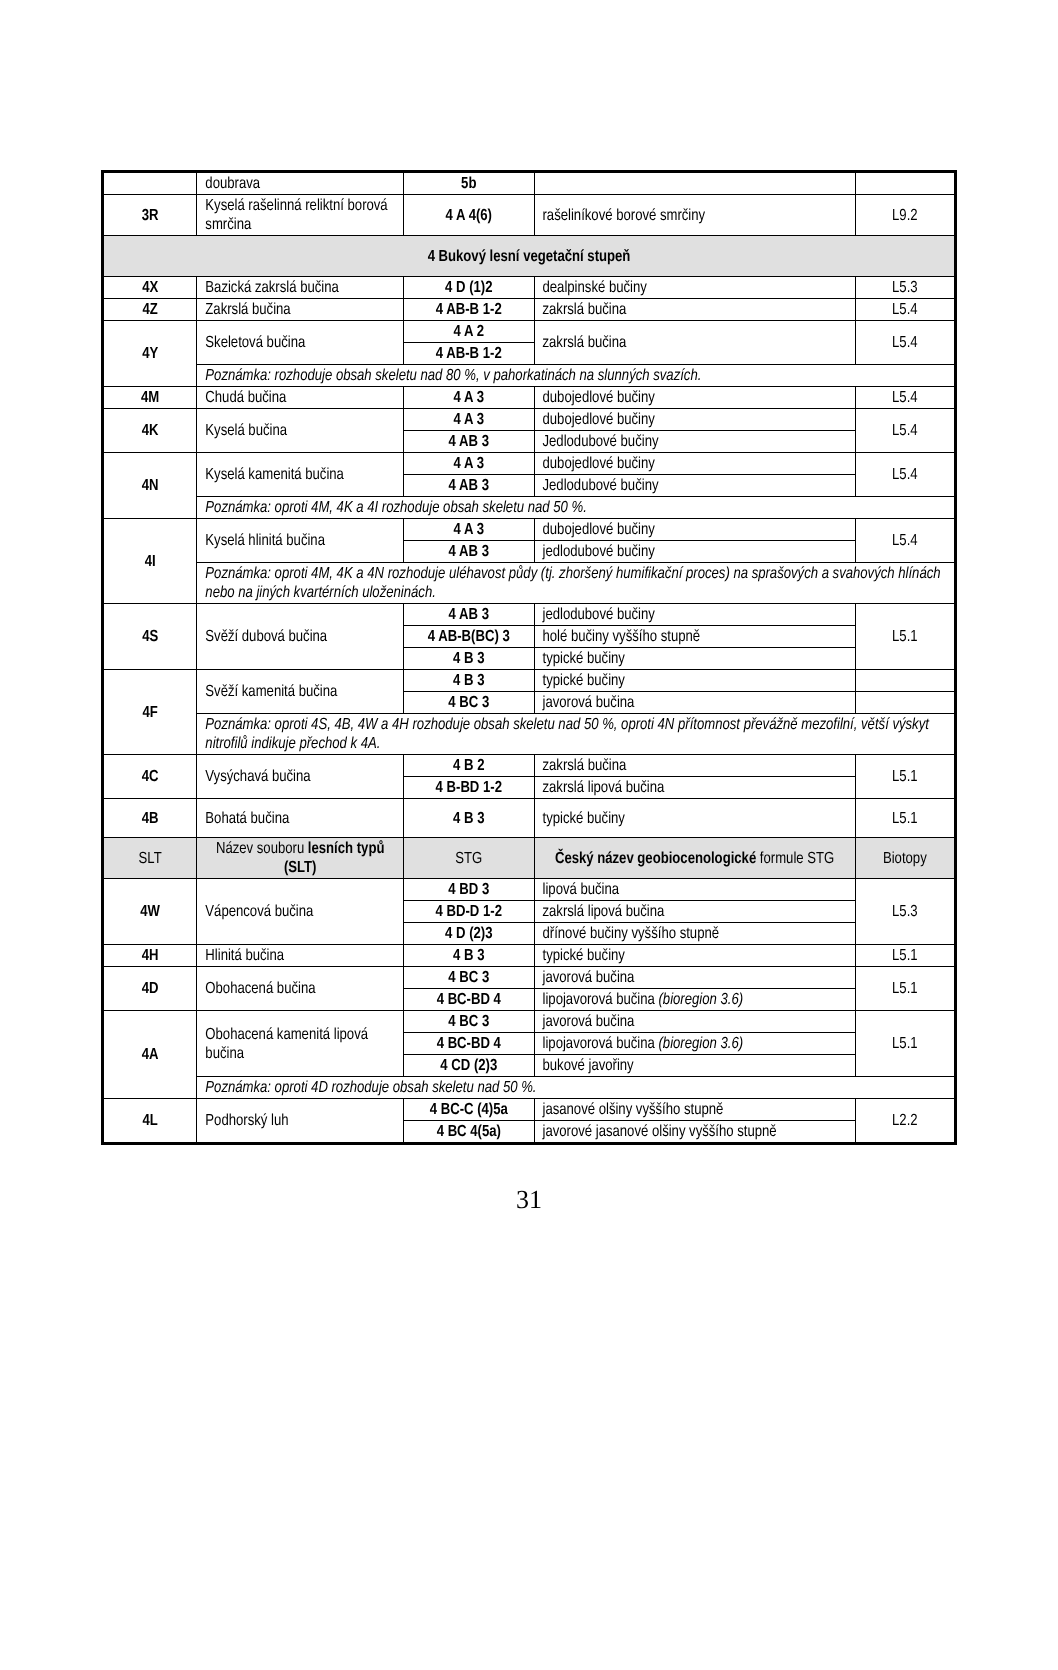| | doubrava | 5b | | |
| 3R | Kyselá rašelinná reliktní borová smrčina | 4 A 4(6) | rašeliníkové borové smrčiny | L9.2 |
| 4 Bukový lesní vegetační stupeň | | | | |
| 4X | Bazická zakrslá bučina | 4 D (1)2 | dealpinské bučiny | L5.3 |
| 4Z | Zakrslá bučina | 4 AB-B 1-2 | zakrslá bučina | L5.4 |
| 4Y | Skeletová bučina | 4 A 2 | zakrslá bučina | L5.4 |
| | | 4 AB-B 1-2 | | |
| | Poznámka: rozhoduje obsah skeletu nad 80 %, v pahorkatinách na slunných svazích. | | | |
| 4M | Chudá bučina | 4 A 3 | dubojedlové bučiny | L5.4 |
| 4K | Kyselá bučina | 4 A 3 | dubojedlové bučiny | L5.4 |
| | | 4 AB 3 | Jedlodubové bučiny | |
| 4N | Kyselá kamenitá bučina | 4 A 3 | dubojedlové bučiny | L5.4 |
| | | 4 AB 3 | Jedlodubové bučiny | |
| | Poznámka: oproti 4M, 4K a 4I rozhoduje obsah skeletu nad 50 %. | | | |
| 4I | Kyselá hlinitá bučina | 4 A 3 | dubojedlové bučiny | L5.4 |
| | | 4 AB 3 | jedlodubové bučiny | |
| | Poznámka: oproti 4M, 4K a 4N rozhoduje uléhavost půdy (tj. zhoršený humifikační proces) na sprašových a svahových hlínách nebo na jiných kvartérních uloženinách. | | | |
| 4S | Svěží dubová bučina | 4 AB 3 | jedlodubové bučiny | L5.1 |
| | | 4 AB-B(BC) 3 | holé bučiny vyššího stupně | |
| | | 4 B 3 | typické bučiny | |
| 4F | Svěží kamenitá bučina | 4 B 3 | typické bučiny | |
| | | 4 BC 3 | javorová bučina | |
| | Poznámka: oproti 4S, 4B, 4W a 4H rozhoduje obsah skeletu nad 50 %, oproti 4N přítomnost převážně mezofilní, větší výskyt nitrofilů indikuje přechod k 4A. | | | |
| 4C | Vysýchavá bučina | 4 B 2 | zakrslá bučina | L5.1 |
| | | 4 B-BD 1-2 | zakrslá lipová bučina | |
| 4B | Bohatá bučina | 4 B 3 | typické bučiny | L5.1 |
| SLT | Název souboru lesních typů (SLT) | STG | Český název geobiocenologické formule STG | Biotopy |
| 4W | Vápencová bučina | 4 BD 3 | lipová bučina | L5.3 |
| | | 4 BD-D 1-2 | zakrslá lipová bučina | |
| | | 4 D (2)3 | dřínové bučiny vyššího stupně | |
| 4H | Hlinitá bučina | 4 B 3 | typické bučiny | L5.1 |
| 4D | Obohacená bučina | 4 BC 3 | javorová bučina | L5.1 |
| | | 4 BC-BD 4 | lipojavorová bučina (bioregion 3.6) | |
| 4A | Obohacená kamenitá lipová bučina | 4 BC 3 | javorová bučina | L5.1 |
| | | 4 BC-BD 4 | lipojavorová bučina (bioregion 3.6) | |
| | | 4 CD (2)3 | bukové javořiny | |
| | Poznámka: oproti 4D rozhoduje obsah skeletu nad 50 %. | | | |
| 4L | Podhorský luh | 4 BC-C (4)5a | jasanové olšiny vyššího stupně | L2.2 |
| | | 4 BC 4(5a) | javorové jasanové olšiny vyššího stupně | |
31